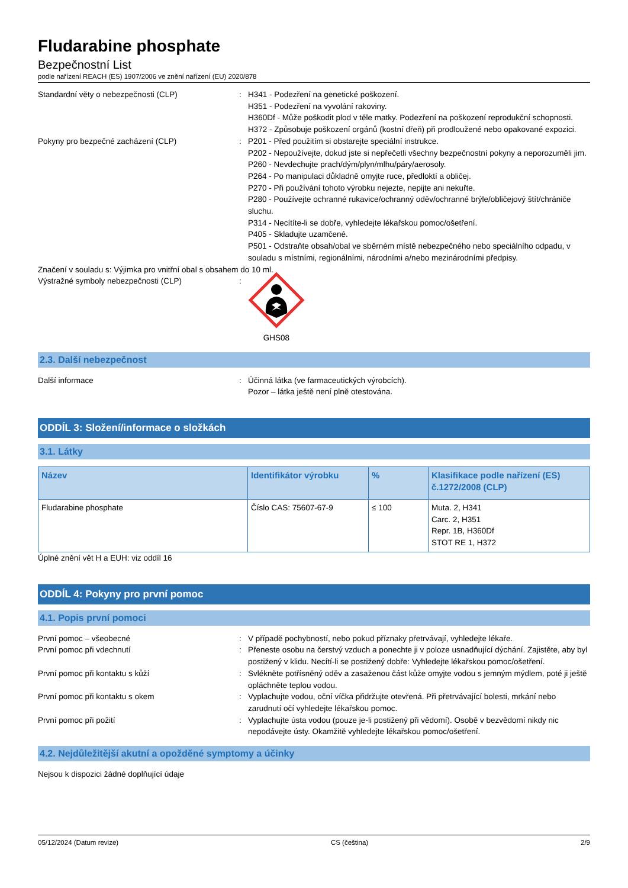Fludarabine phosphate
Bezpečnostní List
podle nařízení REACH (ES) 1907/2006 ve znění nařízení (EU) 2020/878
Standardní věty o nebezpečnosti (CLP) : H341 - Podezření na genetické poškození.
H351 - Podezření na vyvolání rakoviny.
H360Df - Může poškodit plod v těle matky. Podezření na poškození reprodukční schopnosti.
H372 - Způsobuje poškození orgánů (kostní dřeň) při prodloužené nebo opakované expozici.
Pokyny pro bezpečné zacházení (CLP) : P201 - Před použitím si obstarejte speciální instrukce.
P202 - Nepoužívejte, dokud jste si nepřečetli všechny bezpečnostní pokyny a neporozuměli jim.
P260 - Nevdechujte prach/dým/plyn/mlhu/páry/aerosoly.
P264 - Po manipulaci důkladně omyjte ruce, předloktí a obličej.
P270 - Při používání tohoto výrobku nejezte, nepijte ani nekuřte.
P280 - Používejte ochranné rukavice/ochranný oděv/ochranné brýle/obličejový štít/chrániče sluchu.
P314 - Necítíte-li se dobře, vyhledejte lékařskou pomoc/ošetření.
P405 - Skladujte uzamčené.
P501 - Odstraňte obsah/obal ve sběrném místě nebezpečného nebo speciálního odpadu, v souladu s místními, regionálními, národními a/nebo mezinárodními předpisy.
Značení v souladu s: Výjimka pro vnitřní obal s obsahem do 10 ml.
Výstražné symboly nebezpečnosti (CLP) : GHS08
2.3. Další nebezpečnost
Další informace : Účinná látka (ve farmaceutických výrobcích).
Pozor – látka ještě není plně otestována.
ODDÍL 3: Složení/informace o složkách
3.1. Látky
| Název | Identifikátor výrobku | % | Klasifikace podle nařízení (ES) č.1272/2008 (CLP) |
| --- | --- | --- | --- |
| Fludarabine phosphate | Číslo CAS: 75607-67-9 | ≤ 100 | Muta. 2, H341 Carc. 2, H351 Repr. 1B, H360Df STOT RE 1, H372 |
Úplné znění vět H a EUH: viz oddíl 16
ODDÍL 4: Pokyny pro první pomoc
4.1. Popis první pomoci
První pomoc – všeobecné : V případě pochybností, nebo pokud příznaky přetrvávají, vyhledejte lékaře.
První pomoc při vdechnutí : Přeneste osobu na čerstvý vzduch a ponechte ji v poloze usnadňující dýchání. Zajistěte, aby byl postižený v klidu. Necítí-li se postižený dobře: Vyhledejte lékařskou pomoc/ošetření.
První pomoc při kontaktu s kůží : Svlékněte potřísněný oděv a zasaženou část kůže omyjte vodou s jemným mýdlem, poté ji ještě opláchněte teplou vodou.
První pomoc při kontaktu s okem : Vyplachujte vodou, oční víčka přidržujte otevřená. Při přetrvávající bolesti, mrkání nebo zarudnutí očí vyhledejte lékařskou pomoc.
První pomoc při požití : Vyplachujte ústa vodou (pouze je-li postižený při vědomí). Osobě v bezvědomí nikdy nic nepodávejte ústy. Okamžitě vyhledejte lékařskou pomoc/ošetření.
4.2. Nejdůležitější akutní a opožděné symptomy a účinky
Nejsou k dispozici žádné doplňující údaje
05/12/2024 (Datum revize) CS (čeština) 2/9